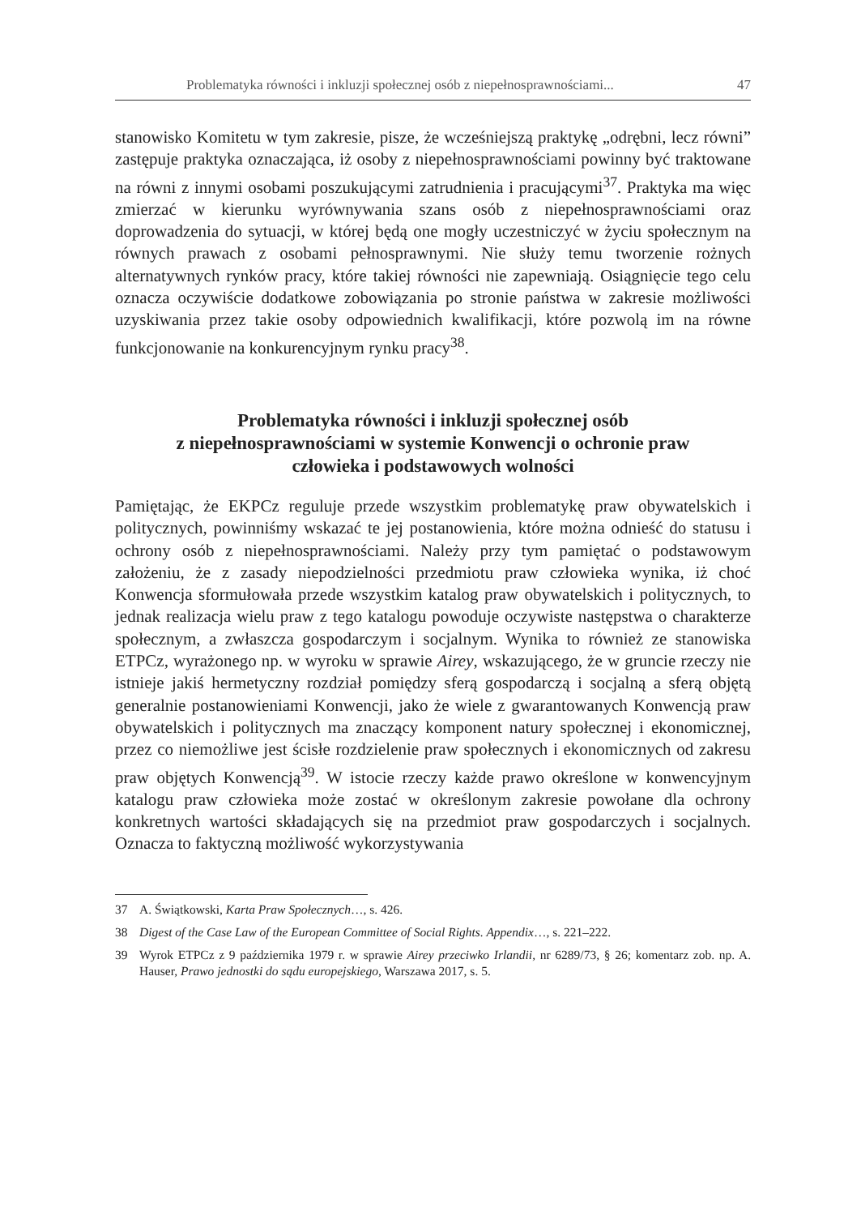Problematyka równości i inkluzji społecznej osób z niepełnosprawnościami... 47
stanowisko Komitetu w tym zakresie, pisze, że wcześniejszą praktykę „odrębni, lecz równi” zastępuje praktyka oznaczająca, iż osoby z niepełnosprawnościami powinny być traktowane na równi z innymi osobami poszukującymi zatrudnienia i pracującymi<sup>37</sup>. Praktyka ma więc zmierzać w kierunku wyrównywania szans osób z niepełnosprawnościami oraz doprowadzenia do sytuacji, w której będą one mogły uczestniczyć w życiu społecznym na równych prawach z osobami pełnosprawnymi. Nie służy temu tworzenie rożnych alternatywnych rynków pracy, które takiej równości nie zapewniają. Osiągnięcie tego celu oznacza oczywiście dodatkowe zobowiązania po stronie państwa w zakresie możliwości uzyskiwania przez takie osoby odpowiednich kwalifikacji, które pozwolą im na równe funkcjonowanie na konkurencyjnym rynku pracy<sup>38</sup>.
Problematyka równości i inkluzji społecznej osób
z niepełnosprawnościami w systemie Konwencji o ochronie praw
człowieka i podstawowych wolności
Pamiętając, że EKPCz reguluje przede wszystkim problematykę praw obywatelskich i politycznych, powinniśmy wskazać te jej postanowienia, które można odnieść do statusu i ochrony osób z niepełnosprawnościami. Należy przy tym pamiętać o podstawowym założeniu, że z zasady niepodzielności przedmiotu praw człowieka wynika, iż choć Konwencja sformułowała przede wszystkim katalog praw obywatelskich i politycznych, to jednak realizacja wielu praw z tego katalogu powoduje oczywiste następstwa o charakterze społecznym, a zwłaszcza gospodarczym i socjalnym. Wynika to również ze stanowiska ETPCz, wyrażonego np. w wyroku w sprawie Airey, wskazującego, że w gruncie rzeczy nie istnieje jakiś hermetyczny rozdział pomiędzy sferą gospodarczą i socjalną a sferą objętą generalnie postanowieniami Konwencji, jako że wiele z gwarantowanych Konwencją praw obywatelskich i politycznych ma znaczący komponent natury społecznej i ekonomicznej, przez co niemożliwe jest ścisłe rozdzielenie praw społecznych i ekonomicznych od zakresu praw objętych Konwencją<sup>39</sup>. W istocie rzeczy każde prawo określone w konwencyjnym katalogu praw człowieka może zostać w określonym zakresie powołane dla ochrony konkretnych wartości składających się na przedmiot praw gospodarczych i socjalnych. Oznacza to faktyczną możliwość wykorzystywania
37 A. Świątkowski, Karta Praw Społecznych…, s. 426.
38 Digest of the Case Law of the European Committee of Social Rights. Appendix…, s. 221–222.
39 Wyrok ETPCz z 9 października 1979 r. w sprawie Airey przeciwko Irlandii, nr 6289/73, § 26; komentarz zob. np. A. Hauser, Prawo jednostki do sądu europejskiego, Warszawa 2017, s. 5.